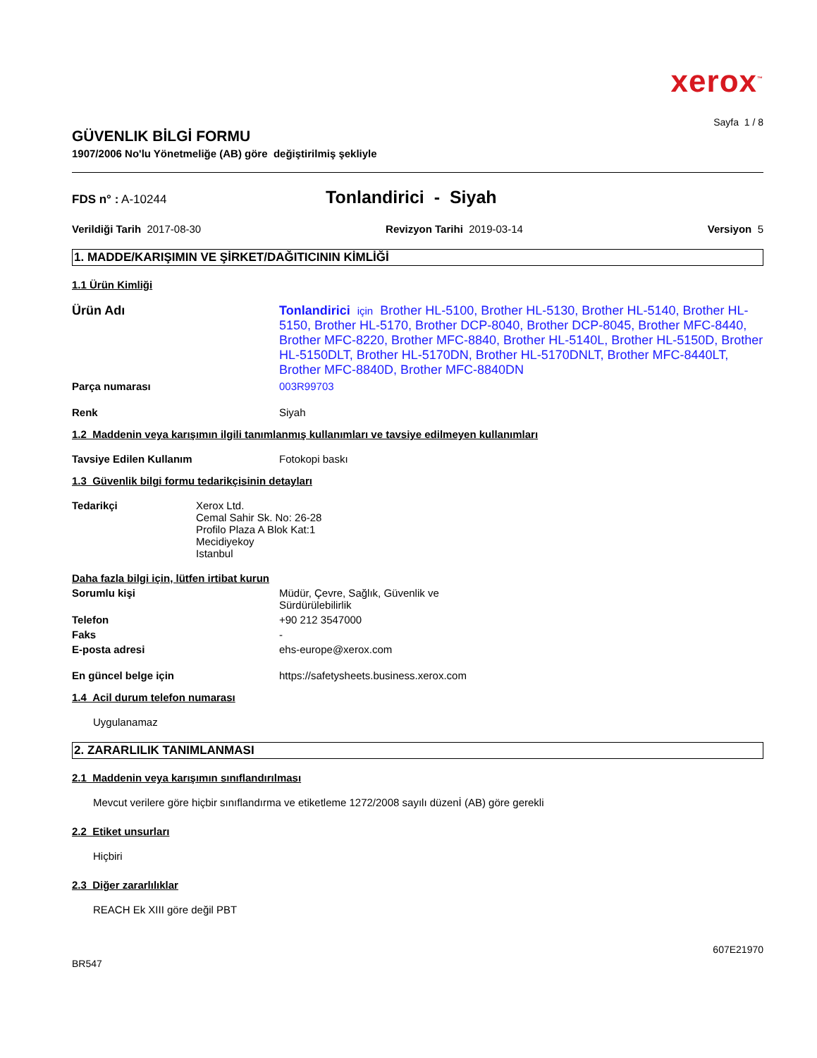xerox<sup>™</sup>
Sayfa 1 / 8
GÜVENLIK BİLGİ FORMU
1907/2006 No'lu Yönetmeliğe (AB) göre değiştirilmiş şekliyle
FDS n° : A-10244
Tonlandirici - Siyah
Verildiği Tarih 2017-08-30 Revizyon Tarihi 2019-03-14 Versiyon 5
1. MADDE/KARIŞIMIN VE ŞİRKET/DAĞITICININ KİMLİĞİ
1.1 Ürün Kimliği
Ürün Adı Tonlandirici için Brother HL-5100, Brother HL-5130, Brother HL-5140, Brother HL-5150, Brother HL-5170, Brother DCP-8040, Brother DCP-8045, Brother MFC-8440, Brother MFC-8220, Brother MFC-8840, Brother HL-5140L, Brother HL-5150D, Brother HL-5150DLT, Brother HL-5170DN, Brother HL-5170DNLT, Brother MFC-8440LT, Brother MFC-8840D, Brother MFC-8840DN
Parça numarası 003R99703
Renk Siyah
1.2 Maddenin veya karışımın ilgili tanımlanmış kullanımları ve tavsiye edilmeyen kullanımları
Tavsiye Edilen Kullanım Fotokopi baskı
1.3 Güvenlik bilgi formu tedarikçisinin detayları
Tedarikçi Xerox Ltd.
Cemal Sahir Sk. No: 26-28
Profilo Plaza A Blok Kat:1
Mecidiyekoy
Istanbul
Daha fazla bilgi için, lütfen irtibat kurun
Sorumlu kişi Müdür, Çevre, Sağlık, Güvenlik ve
Sürdürülebilirlik
Telefon +90 212 3547000
Faks -
E-posta adresi ehs-europe@xerox.com
En güncel belge için https://safetysheets.business.xerox.com
1.4 Acil durum telefon numarası
Uygulanamaz
2. ZARARLILIK TANIMLANMASI
2.1 Maddenin veya karışımın sınıflandırılması
Mevcut verilere göre hiçbir sınıflandırma ve etiketleme 1272/2008 sayılı düzenİ (AB) göre gerekli
2.2 Etiket unsurları
Hiçbiri
2.3 Diğer zararlılıklar
REACH Ek XIII göre değil PBT
607E21970
BR547